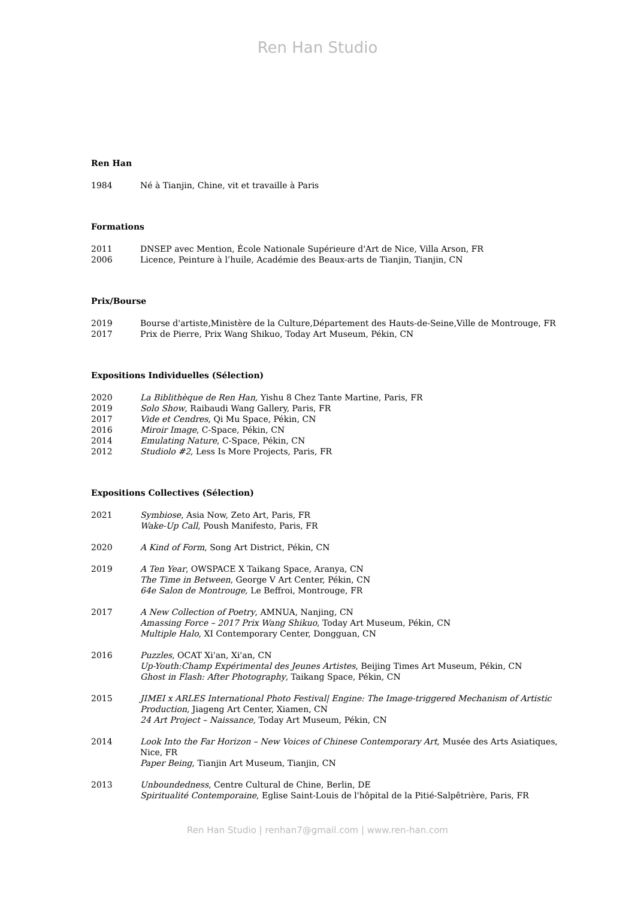Ren Han Studio
Ren Han
1984 Né à Tianjin, Chine, vit et travaille à Paris
Formations
2011 DNSEP avec Mention, École Nationale Supérieure d'Art de Nice, Villa Arson, FR
2006 Licence, Peinture à l’huile, Académie des Beaux-arts de Tianjin, Tianjin, CN
Prix/Bourse
2019 Bourse d'artiste,Ministère de la Culture,Département des Hauts-de-Seine,Ville de Montrouge, FR
2017 Prix de Pierre, Prix Wang Shikuo, Today Art Museum, Pékin, CN
Expositions Individuelles (Sélection)
2020 La Biblithèque de Ren Han, Yishu 8 Chez Tante Martine, Paris, FR
2019 Solo Show, Raibaudi Wang Gallery, Paris, FR
2017 Vide et Cendres, Qi Mu Space, Pékin, CN
2016 Miroir Image, C-Space, Pékin, CN
2014 Emulating Nature, C-Space, Pékin, CN
2012 Studiolo #2, Less Is More Projects, Paris, FR
Expositions Collectives (Sélection)
2021 Symbiose, Asia Now, Zeto Art, Paris, FR
Wake-Up Call, Poush Manifesto, Paris, FR
2020 A Kind of Form, Song Art District, Pékin, CN
2019 A Ten Year, OWSPACE X Taikang Space, Aranya, CN
The Time in Between, George V Art Center, Pékin, CN
64e Salon de Montrouge, Le Beffroi, Montrouge, FR
2017 A New Collection of Poetry, AMNUA, Nanjing, CN
Amassing Force – 2017 Prix Wang Shikuo, Today Art Museum, Pékin, CN
Multiple Halo, XI Contemporary Center, Dongguan, CN
2016 Puzzles, OCAT Xi'an, Xi'an, CN
Up-Youth:Champ Expérimental des Jeunes Artistes, Beijing Times Art Museum, Pékin, CN
Ghost in Flash: After Photography, Taikang Space, Pékin, CN
2015 JIMEI x ARLES International Photo Festival| Engine: The Image-triggered Mechanism of Artistic Production, Jiageng Art Center, Xiamen, CN
24 Art Project – Naissance, Today Art Museum, Pékin, CN
2014 Look Into the Far Horizon – New Voices of Chinese Contemporary Art, Musée des Arts Asiatiques, Nice, FR
Paper Being, Tianjin Art Museum, Tianjin, CN
2013 Unboundedness, Centre Cultural de Chine, Berlin, DE
Spiritualité Contemporaine, Eglise Saint-Louis de l'hôpital de la Pitié-Salpêtrière, Paris, FR
Ren Han Studio | renhan7@gmail.com | www.ren-han.com